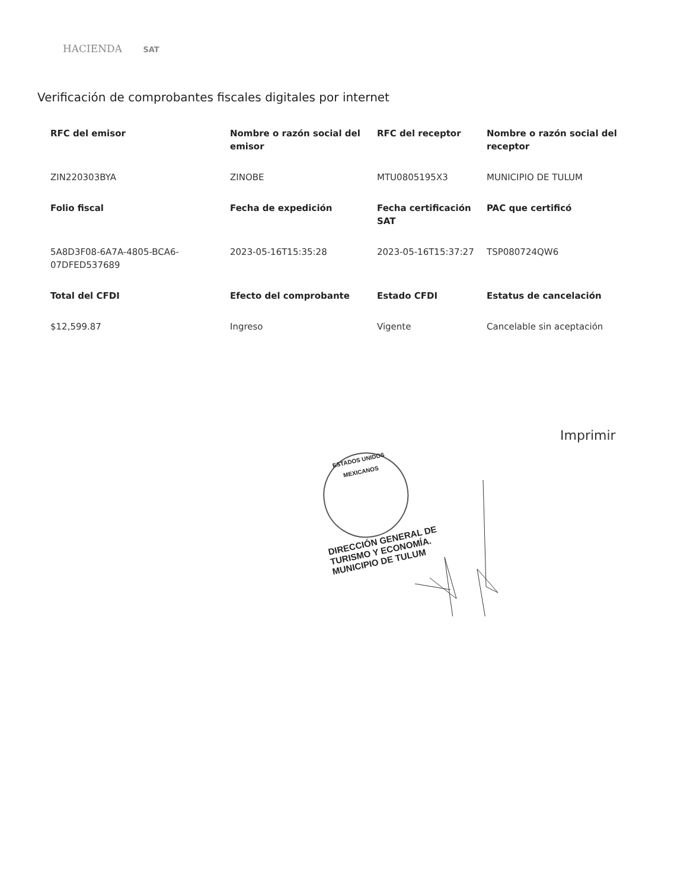HACIENDA SAT
Verificación de comprobantes fiscales digitales por internet
| RFC del emisor | Nombre o razón social del emisor | RFC del receptor | Nombre o razón social del receptor |
| --- | --- | --- | --- |
| ZIN220303BYA | ZINOBE | MTU0805195X3 | MUNICIPIO DE TULUM |
| Folio fiscal | Fecha de expedición | Fecha certificación SAT | PAC que certificó |
| 5A8D3F08-6A7A-4805-BCA6-07DFED537689 | 2023-05-16T15:35:28 | 2023-05-16T15:37:27 | TSP080724QW6 |
| Total del CFDI | Efecto del comprobante | Estado CFDI | Estatus de cancelación |
| $12,599.87 | Ingreso | Vigente | Cancelable sin aceptación |
Imprimir
ESTADOS UNIDOS MEXICANOS
DIRECCIÓN GENERAL DE TURISMO Y ECONOMÍA. MUNICIPIO DE TULUM